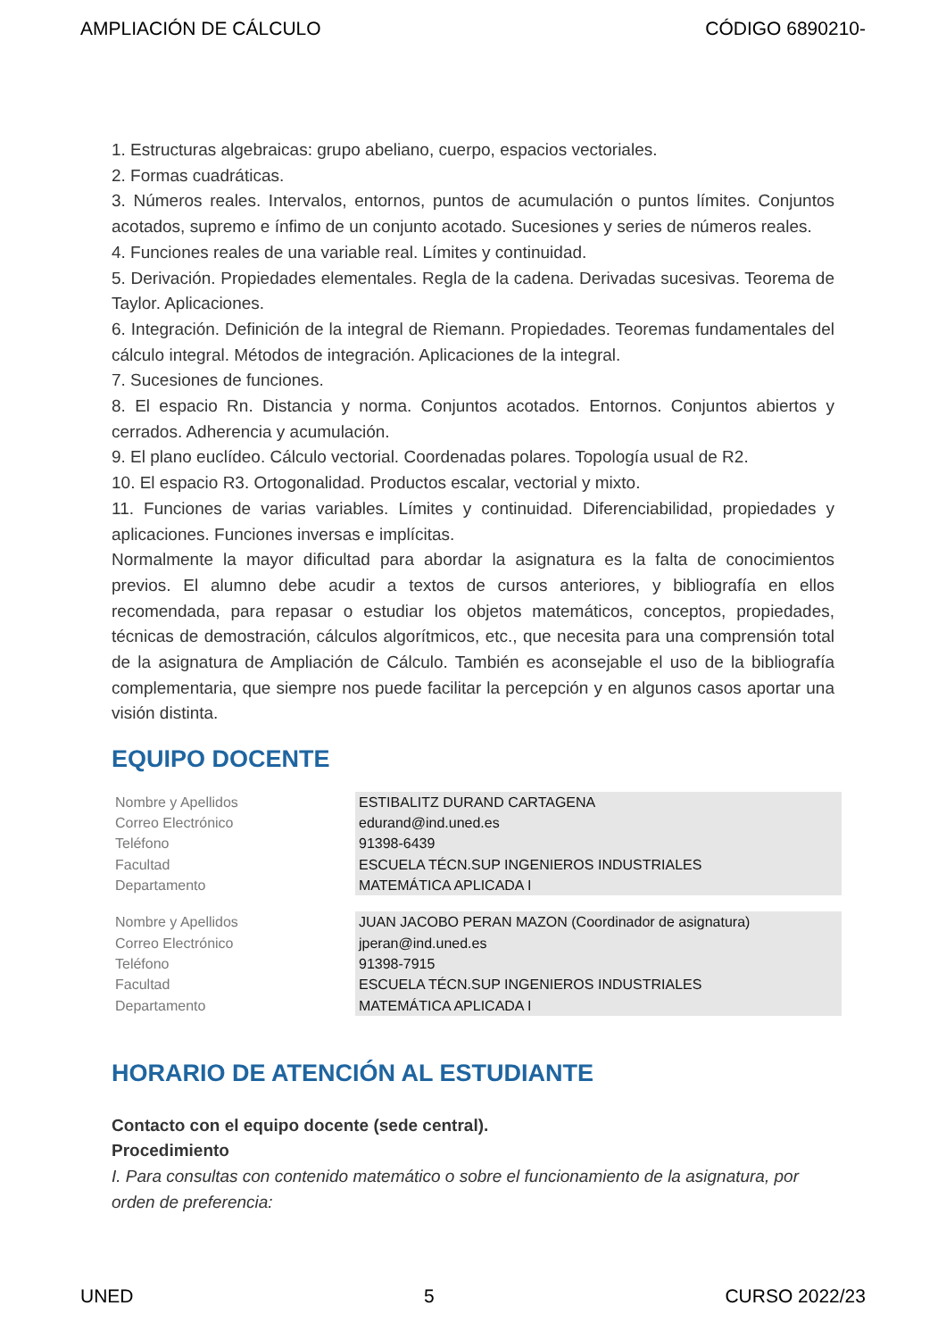AMPLIACIÓN DE CÁLCULO CÓDIGO 6890210-
1. Estructuras algebraicas: grupo abeliano, cuerpo, espacios vectoriales.
2. Formas cuadráticas.
3. Números reales. Intervalos, entornos, puntos de acumulación o puntos límites. Conjuntos acotados, supremo e ínfimo de un conjunto acotado. Sucesiones y series de números reales.
4. Funciones reales de una variable real. Límites y continuidad.
5. Derivación. Propiedades elementales. Regla de la cadena. Derivadas sucesivas. Teorema de Taylor. Aplicaciones.
6. Integración. Definición de la integral de Riemann. Propiedades. Teoremas fundamentales del cálculo integral. Métodos de integración. Aplicaciones de la integral.
7. Sucesiones de funciones.
8. El espacio Rn. Distancia y norma. Conjuntos acotados. Entornos. Conjuntos abiertos y cerrados. Adherencia y acumulación.
9. El plano euclídeo. Cálculo vectorial. Coordenadas polares. Topología usual de R2.
10. El espacio R3. Ortogonalidad. Productos escalar, vectorial y mixto.
11. Funciones de varias variables. Límites y continuidad. Diferenciabilidad, propiedades y aplicaciones. Funciones inversas e implícitas.
Normalmente la mayor dificultad para abordar la asignatura es la falta de conocimientos previos. El alumno debe acudir a textos de cursos anteriores, y bibliografía en ellos recomendada, para repasar o estudiar los objetos matemáticos, conceptos, propiedades, técnicas de demostración, cálculos algorítmicos, etc., que necesita para una comprensión total de la asignatura de Ampliación de Cálculo. También es aconsejable el uso de la bibliografía complementaria, que siempre nos puede facilitar la percepción y en algunos casos aportar una visión distinta.
EQUIPO DOCENTE
| Nombre y Apellidos | ESTIBALITZ DURAND CARTAGENA |
| Correo Electrónico | edurand@ind.uned.es |
| Teléfono | 91398-6439 |
| Facultad | ESCUELA TÉCN.SUP INGENIEROS INDUSTRIALES |
| Departamento | MATEMÁTICA APLICADA I |
| Nombre y Apellidos | JUAN JACOBO PERAN MAZON (Coordinador de asignatura) |
| Correo Electrónico | jperan@ind.uned.es |
| Teléfono | 91398-7915 |
| Facultad | ESCUELA TÉCN.SUP INGENIEROS INDUSTRIALES |
| Departamento | MATEMÁTICA APLICADA I |
HORARIO DE ATENCIÓN AL ESTUDIANTE
Contacto con el equipo docente (sede central).
Procedimiento
I. Para consultas con contenido matemático o sobre el funcionamiento de la asignatura, por orden de preferencia:
UNED 5 CURSO 2022/23